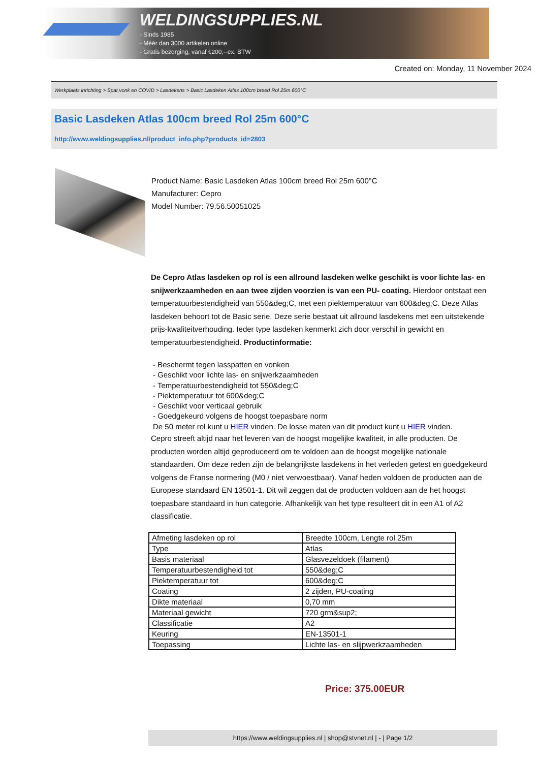WELDINGSUPPLIES.NL
- Sinds 1985
- Méér dan 3000 artikelen online
- Gratis bezorging, vanaf €200,--ex. BTW
Created on: Monday, 11 November 2024
Werkplaats inrichting > Spat,vonk en COVID > Lasdekens > Basic Lasdeken Atlas 100cm breed Rol 25m 600°C
Basic Lasdeken Atlas 100cm breed Rol 25m 600°C
http://www.weldingsupplies.nl/product_info.php?products_id=2803
Product Name: Basic Lasdeken Atlas 100cm breed Rol 25m 600°C
Manufacturer: Cepro
Model Number: 79.56.50051025
De Cepro Atlas lasdeken op rol is een allround lasdeken welke geschikt is voor lichte las- en snijwerkzaamheden en aan twee zijden voorzien is van een PU- coating. Hierdoor ontstaat een temperatuurbestendigheid van 550&deg;C, met een piektemperatuur van 600&deg;C. Deze Atlas lasdeken behoort tot de Basic serie. Deze serie bestaat uit allround lasdekens met een uitstekende prijs-kwaliteitverhouding. Ieder type lasdeken kenmerkt zich door verschil in gewicht en temperatuurbestendigheid. Productinformatie:
- Beschermt tegen lasspatten en vonken
- Geschikt voor lichte las- en snijwerkzaamheden
- Temperatuurbestendigheid tot 550&deg;C
- Piektemperatuur tot 600&deg;C
- Geschikt voor verticaal gebruik
- Goedgekeurd volgens de hoogst toepasbare norm
De 50 meter rol kunt u HIER vinden. De losse maten van dit product kunt u HIER vinden.
Cepro streeft altijd naar het leveren van de hoogst mogelijke kwaliteit, in alle producten. De producten worden altijd geproduceerd om te voldoen aan de hoogst mogelijke nationale standaarden. Om deze reden zijn de belangrijkste lasdekens in het verleden getest en goedgekeurd volgens de Franse normering (M0 / niet verwoestbaar). Vanaf heden voldoen de producten aan de Europese standaard EN 13501-1. Dit wil zeggen dat de producten voldoen aan de het hoogst toepasbare standaard in hun categorie. Afhankelijk van het type resulteert dit in een A1 of A2 classificatie.
| Afmeting lasdeken op rol | Breedte 100cm, Lengte rol 25m |
| Type | Atlas |
| Basis materiaal | Glasvezeldoek (filament) |
| Temperatuurbestendigheid tot | 550&deg;C |
| Piektemperatuur tot | 600&deg;C |
| Coating | 2 zijden, PU-coating |
| Dikte materiaal | 0,70 mm |
| Materiaal gewicht | 720 grm&sup2; |
| Classificatie | A2 |
| Keuring | EN-13501-1 |
| Toepassing | Lichte las- en slijpwerkzaamheden |
Price: 375.00EUR
https://www.weldingsupplies.nl | shop@stvnet.nl | - | Page 1/2